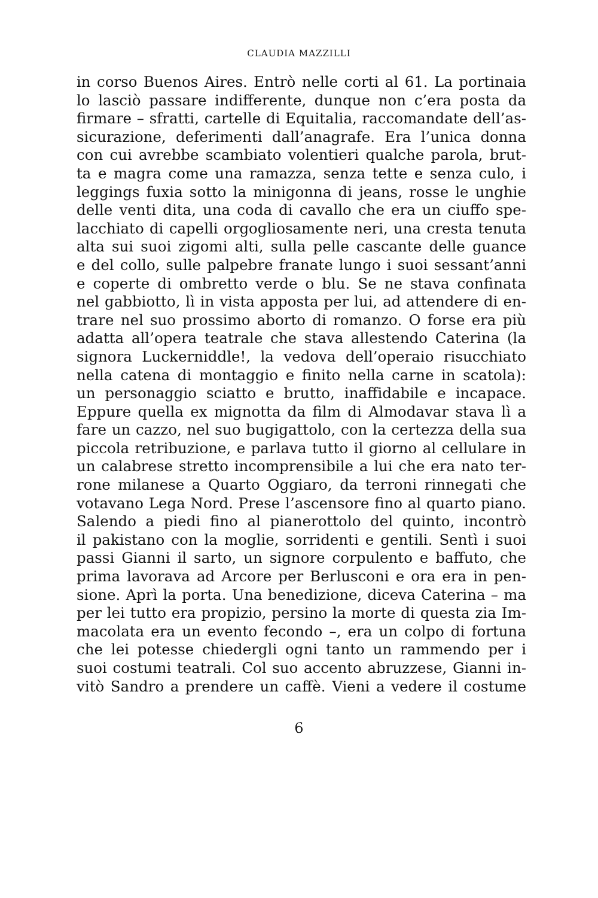CLAUDIA MAZZILLI
in corso Buenos Aires. Entrò nelle corti al 61. La portinaia
lo lasciò passare indifferente, dunque non c’era posta da
firmare – sfratti, cartelle di Equitalia, raccomandate dell’as-
sicurazione, deferimenti dall’anagrafe. Era l’unica donna
con cui avrebbe scambiato volentieri qualche parola, brut-
ta e magra come una ramazza, senza tette e senza culo, i
leggings fuxia sotto la minigonna di jeans, rosse le unghie
delle venti dita, una coda di cavallo che era un ciuffo spe-
lacchiato di capelli orgogliosamente neri, una cresta tenuta
alta sui suoi zigomi alti, sulla pelle cascante delle guance
e del collo, sulle palpebre franate lungo i suoi sessant’anni
e coperte di ombretto verde o blu. Se ne stava confinata
nel gabbiotto, lì in vista apposta per lui, ad attendere di en-
trare nel suo prossimo aborto di romanzo. O forse era più
adatta all’opera teatrale che stava allestendo Caterina (la
signora Luckerniddle!, la vedova dell’operaio risucchiato
nella catena di montaggio e finito nella carne in scatola):
un personaggio sciatto e brutto, inaffidabile e incapace.
Eppure quella ex mignotta da film di Almodavar stava lì a
fare un cazzo, nel suo bugigattolo, con la certezza della sua
piccola retribuzione, e parlava tutto il giorno al cellulare in
un calabrese stretto incomprensibile a lui che era nato ter-
rone milanese a Quarto Oggiaro, da terroni rinnegati che
votavano Lega Nord. Prese l’ascensore fino al quarto piano.
Salendo a piedi fino al pianerottolo del quinto, incontrò
il pakistano con la moglie, sorridenti e gentili. Sentì i suoi
passi Gianni il sarto, un signore corpulento e baffuto, che
prima lavorava ad Arcore per Berlusconi e ora era in pen-
sione. Aprì la porta. Una benedizione, diceva Caterina – ma
per lei tutto era propizio, persino la morte di questa zia Im-
macolata era un evento fecondo –, era un colpo di fortuna
che lei potesse chiedergli ogni tanto un rammendo per i
suoi costumi teatrali. Col suo accento abruzzese, Gianni in-
vitò Sandro a prendere un caffè. Vieni a vedere il costume
6